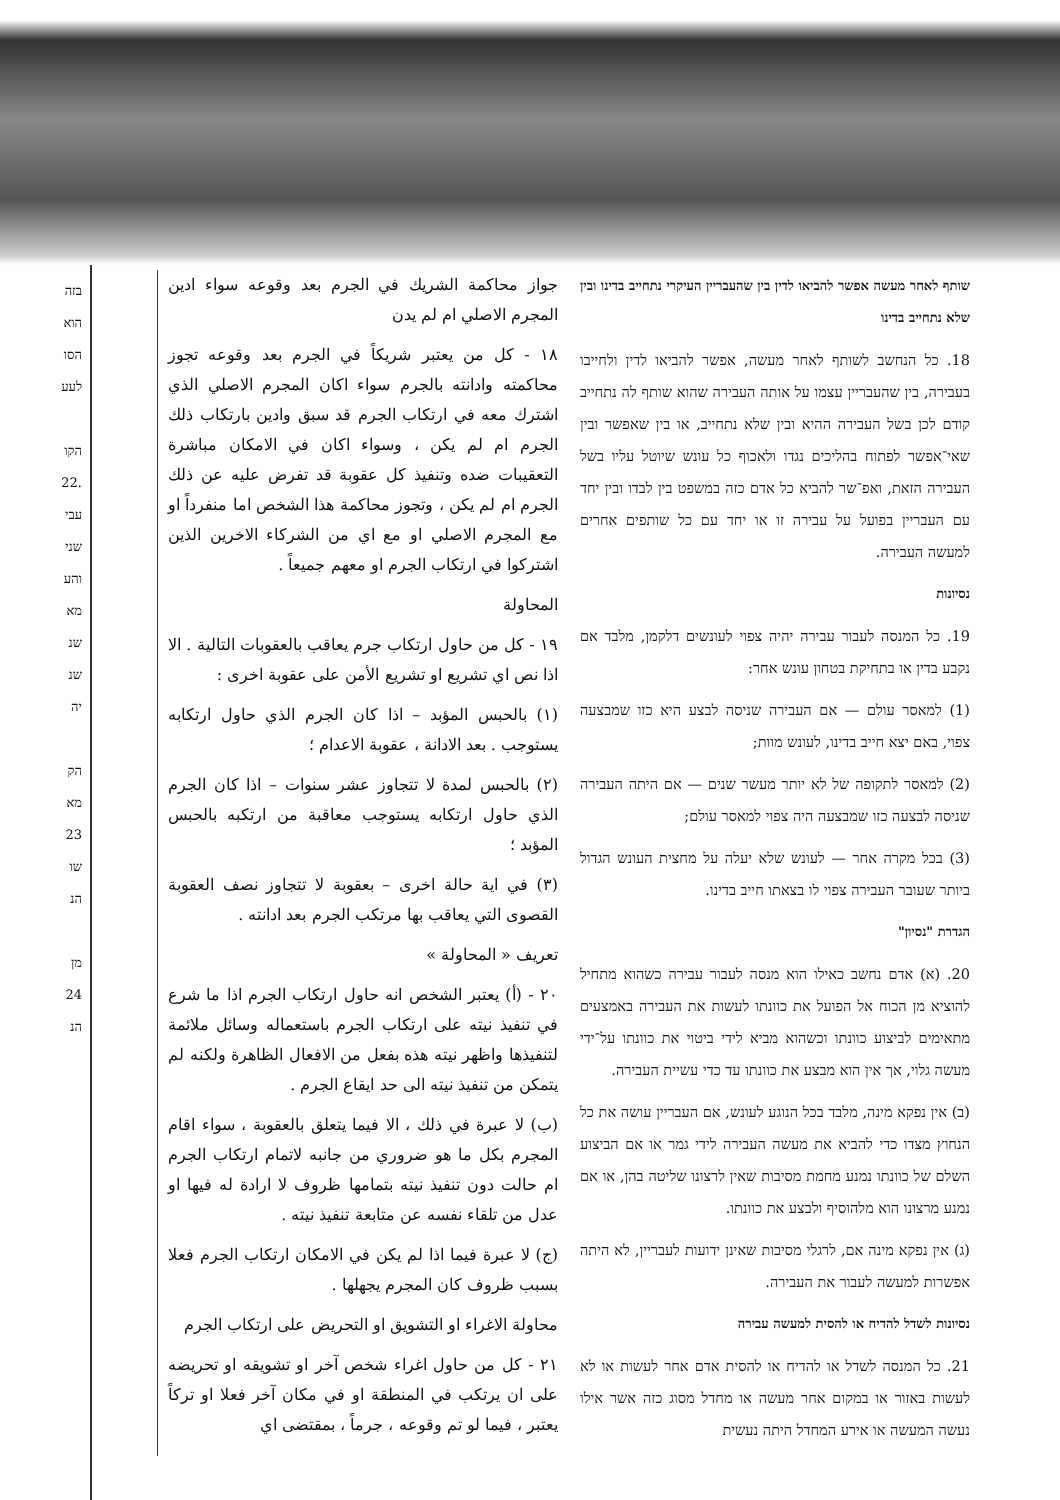בזה
הוא
הסו
לעע
הקו
.22
עבי
שני
והע
מא
שנ
שנ
יה
הק
מא
23
שו
הנ
מן
24
הנ
שותף לאחר מעשה אפשר להביאו לדין בין שהעבריין העיקרי נתחייב בדינו ובין שלא נתחייב בדינו
18. כל הנחשב לשותף לאחר מעשה, אפשר להביאו לדין ולחייבו בעבירה, בין שהעבריין עצמו על אותה העבירה שהוא שותף לה נתחייב קודם לכן בשל העבירה ההיא ובין שלא נתחייב, או בין שאפשר ובין שאי־אפשר לפתוח בהליכים נגדו ולאכוף כל עונש שיוטל עליו בשל העבירה הזאת, ואפ־שר להביא כל אדם כזה במשפט בין לבדו ובין יחד עם העבריין בפועל על עבירה זו או יחד עם כל שותפים אחרים למעשה העבירה.
נסיונות
19. כל המנסה לעבור עבירה יהיה צפוי לעונשים דלקמן, מלבד אם נקבע בדין או בתחיקת בטחון עונש אחר:
(1) למאסר עולם — אם העבירה שניסה לבצע היא כזו שמבצעה צפוי, באם יצא חייב בדינו, לעונש מוות;
(2) למאסר לתקופה של לא יותר מעשר שנים — אם היתה העבירה שניסה לבצעה כזו שמבצעה היה צפוי למאסר עולם;
(3) בכל מקרה אחר — לעונש שלא יעלה על מחצית העונש הגדול ביותר שעובר העבירה צפוי לו בצאתו חייב בדינו.
הגדרת "נסיון"
20. (א) אדם נחשב כאילו הוא מנסה לעבור עבירה כשהוא מתחיל להוציא מן הכוח אל הפועל את כוונתו לעשות את העבירה באמצעים מתאימים לביצוע כוונתו וכשהוא מביא לידי ביטוי את כוונתו על־ידי מעשה גלוי, אך אין הוא מבצע את כוונתו עד כדי עשיית העבירה.
(ב) אין נפקא מינה, מלבד בכל הנוגע לעונש, אם העבריין עושה את כל הנחוץ מצדו כדי להביא את מעשה העבירה לידי גמר או אם הביצוע השלם של כוונתו נמנע מחמת מסיבות שאין לרצונו שליטה בהן, או אם נמנע מרצונו הוא מלהוסיף ולבצע את כוונתו.
(ג) אין נפקא מינה אם, לרגלי מסיבות שאינן ידועות לעבריין, לא היתה אפשרות למעשה לעבור את העבירה.
נסיונות לשדל להדיח או להסית למעשה עבירה
21. כל המנסה לשדל או להדיח או להסית אדם אחר לעשות או לא לעשות באזור או במקום אחר מעשה או מחדל מסוג כזה אשר אילו נעשה המעשה או אירע המחדל היתה נעשית
جواز محاكمة الشريك في الجرم بعد وقوعه سواء ادين المجرم الاصلي ام لم يدن
١٨ - كل من يعتبر شريكاً في الجرم بعد وقوعه تجوز محاكمته وادانته بالجرم سواء اكان المجرم الاصلي الذي اشترك معه في ارتكاب الجرم قد سبق وادين بارتكاب ذلك الجرم ام لم يكن ، وسواء اكان في الامكان مباشرة التعقيبات ضده وتنفيذ كل عقوبة قد تفرض عليه عن ذلك الجرم ام لم يكن ، وتجوز محاكمة هذا الشخص اما منفرداً او مع المجرم الاصلي او مع اي من الشركاء الاخرين الذين اشتركوا في ارتكاب الجرم او معهم جميعاً .
المحاولة
١٩ - كل من حاول ارتكاب جرم يعاقب بالعقوبات التالية . الا اذا نص اي تشريع او تشريع الأمن على عقوبة اخرى :
(١) بالحبس المؤبد – اذا كان الجرم الذي حاول ارتكابه يستوجب . بعد الادانة ، عقوبة الاعدام ؛
(٢) بالحبس لمدة لا تتجاوز عشر سنوات – اذا كان الجرم الذي حاول ارتكابه يستوجب معاقبة من ارتكبه بالحبس المؤبد ؛
(٣) في اية حالة اخرى – بعقوبة لا تتجاوز نصف العقوبة القصوى التي يعاقب بها مرتكب الجرم بعد ادانته .
تعريف « المحاولة »
٢٠ - (أ) يعتبر الشخص انه حاول ارتكاب الجرم اذا ما شرع في تنفيذ نيته على ارتكاب الجرم باستعماله وسائل ملائمة لتنفيذها واظهر نيته هذه بفعل من الافعال الظاهرة ولكنه لم يتمكن من تنفيذ نيته الى حد ايقاع الجرم .
(ب) لا عبرة في ذلك ، الا فيما يتعلق بالعقوبة ، سواء اقام المجرم بكل ما هو ضروري من جانبه لاتمام ارتكاب الجرم ام حالت دون تنفيذ نيته بتمامها ظروف لا ارادة له فيها او عدل من تلقاء نفسه عن متابعة تنفيذ نيته .
(ج) لا عبرة فيما اذا لم يكن في الامكان ارتكاب الجرم فعلا بسبب ظروف كان المجرم يجهلها .
محاولة الاغراء او التشويق او التحريض على ارتكاب الجرم
٢١ - كل من حاول اغراء شخص آخر او تشويقه او تحريضه على ان يرتكب في المنطقة او في مكان آخر فعلا او تركاً يعتبر ، فيما لو تم وقوعه ، جرماً ، بمقتضى اي